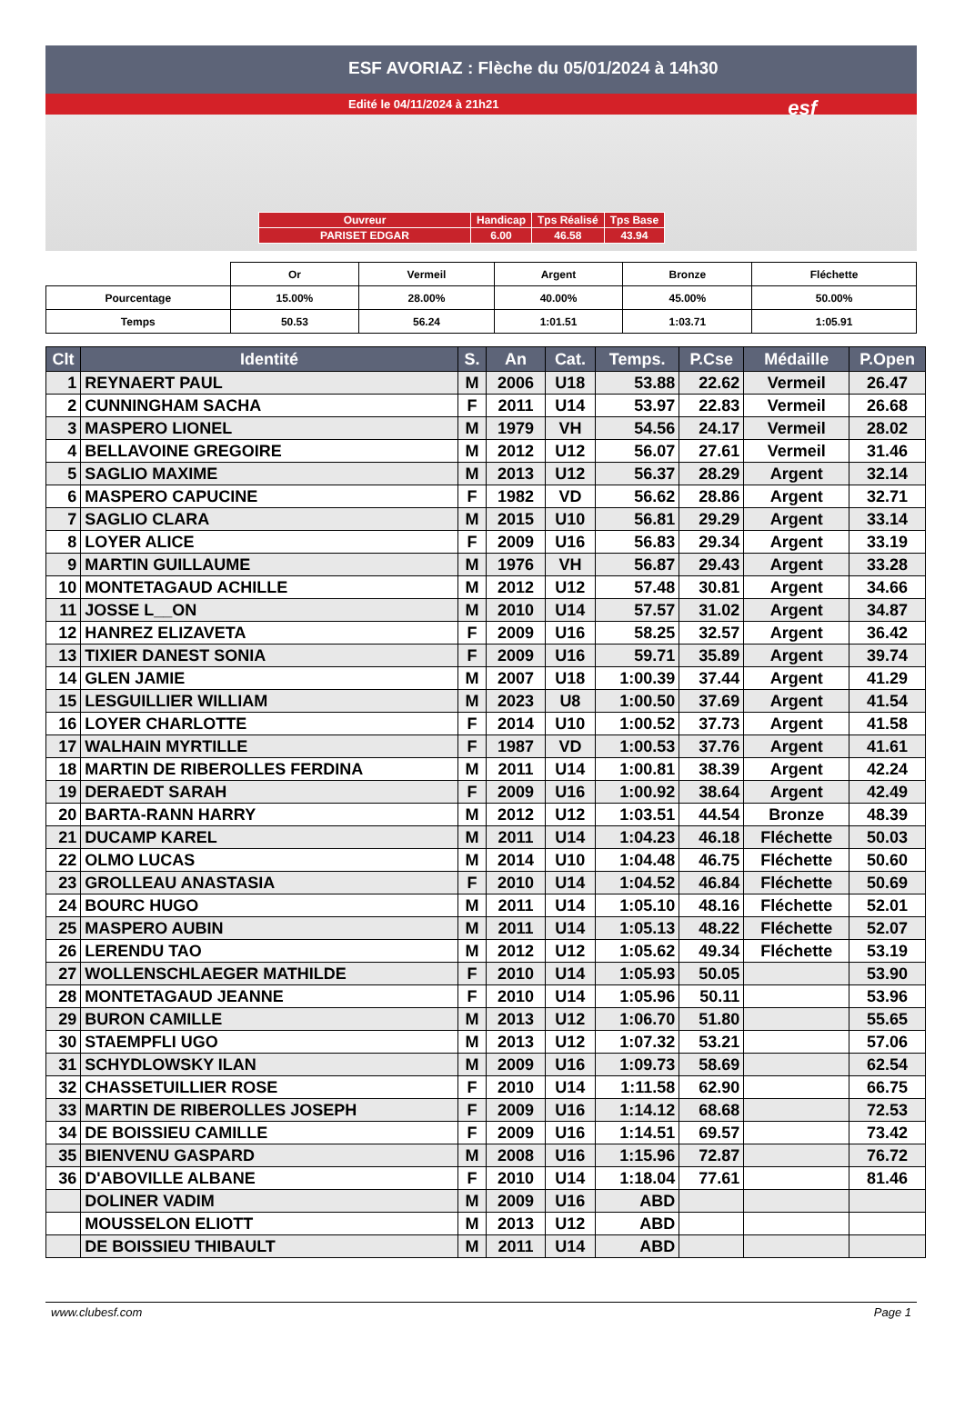ESF AVORIAZ : Flèche du 05/01/2024 à 14h30
Edité le 04/11/2024 à 21h21
esf
| Ouvreur | Handicap | Tps Réalisé | Tps Base |
| PARISET EDGAR | 6.00 | 46.58 | 43.94 |
| | Or | Vermeil | Argent | Bronze | Fléchette |
| Pourcentage | 15.00% | 28.00% | 40.00% | 45.00% | 50.00% |
| Temps | 50.53 | 56.24 | 1:01.51 | 1:03.71 | 1:05.91 |
| Clt | Identité | S. | An | Cat. | Temps. | P.Cse | Médaille | P.Open |
| --- | --- | --- | --- | --- | --- | --- | --- | --- |
| 1 | REYNAERT PAUL | M | 2006 | U18 | 53.88 | 22.62 | Vermeil | 26.47 |
| 2 | CUNNINGHAM SACHA | F | 2011 | U14 | 53.97 | 22.83 | Vermeil | 26.68 |
| 3 | MASPERO LIONEL | M | 1979 | VH | 54.56 | 24.17 | Vermeil | 28.02 |
| 4 | BELLAVOINE GREGOIRE | M | 2012 | U12 | 56.07 | 27.61 | Vermeil | 31.46 |
| 5 | SAGLIO MAXIME | M | 2013 | U12 | 56.37 | 28.29 | Argent | 32.14 |
| 6 | MASPERO CAPUCINE | F | 1982 | VD | 56.62 | 28.86 | Argent | 32.71 |
| 7 | SAGLIO CLARA | M | 2015 | U10 | 56.81 | 29.29 | Argent | 33.14 |
| 8 | LOYER ALICE | F | 2009 | U16 | 56.83 | 29.34 | Argent | 33.19 |
| 9 | MARTIN GUILLAUME | M | 1976 | VH | 56.87 | 29.43 | Argent | 33.28 |
| 10 | MONTETAGAUD ACHILLE | M | 2012 | U12 | 57.48 | 30.81 | Argent | 34.66 |
| 11 | JOSSE L__ON | M | 2010 | U14 | 57.57 | 31.02 | Argent | 34.87 |
| 12 | HANREZ ELIZAVETA | F | 2009 | U16 | 58.25 | 32.57 | Argent | 36.42 |
| 13 | TIXIER DANEST SONIA | F | 2009 | U16 | 59.71 | 35.89 | Argent | 39.74 |
| 14 | GLEN JAMIE | M | 2007 | U18 | 1:00.39 | 37.44 | Argent | 41.29 |
| 15 | LESGUILLIER WILLIAM | M | 2023 | U8 | 1:00.50 | 37.69 | Argent | 41.54 |
| 16 | LOYER CHARLOTTE | F | 2014 | U10 | 1:00.52 | 37.73 | Argent | 41.58 |
| 17 | WALHAIN MYRTILLE | F | 1987 | VD | 1:00.53 | 37.76 | Argent | 41.61 |
| 18 | MARTIN DE RIBEROLLES FERDINA | M | 2011 | U14 | 1:00.81 | 38.39 | Argent | 42.24 |
| 19 | DERAEDT SARAH | F | 2009 | U16 | 1:00.92 | 38.64 | Argent | 42.49 |
| 20 | BARTA-RANN HARRY | M | 2012 | U12 | 1:03.51 | 44.54 | Bronze | 48.39 |
| 21 | DUCAMP KAREL | M | 2011 | U14 | 1:04.23 | 46.18 | Fléchette | 50.03 |
| 22 | OLMO LUCAS | M | 2014 | U10 | 1:04.48 | 46.75 | Fléchette | 50.60 |
| 23 | GROLLEAU ANASTASIA | F | 2010 | U14 | 1:04.52 | 46.84 | Fléchette | 50.69 |
| 24 | BOURC HUGO | M | 2011 | U14 | 1:05.10 | 48.16 | Fléchette | 52.01 |
| 25 | MASPERO AUBIN | M | 2011 | U14 | 1:05.13 | 48.22 | Fléchette | 52.07 |
| 26 | LERENDU TAO | M | 2012 | U12 | 1:05.62 | 49.34 | Fléchette | 53.19 |
| 27 | WOLLENSCHLAEGER MATHILDE | F | 2010 | U14 | 1:05.93 | 50.05 | | 53.90 |
| 28 | MONTETAGAUD JEANNE | F | 2010 | U14 | 1:05.96 | 50.11 | | 53.96 |
| 29 | BURON CAMILLE | M | 2013 | U12 | 1:06.70 | 51.80 | | 55.65 |
| 30 | STAEMPFLI UGO | M | 2013 | U12 | 1:07.32 | 53.21 | | 57.06 |
| 31 | SCHYDLOWSKY ILAN | M | 2009 | U16 | 1:09.73 | 58.69 | | 62.54 |
| 32 | CHASSETUILLIER ROSE | F | 2010 | U14 | 1:11.58 | 62.90 | | 66.75 |
| 33 | MARTIN DE RIBEROLLES JOSEPH | F | 2009 | U16 | 1:14.12 | 68.68 | | 72.53 |
| 34 | DE BOISSIEU CAMILLE | F | 2009 | U16 | 1:14.51 | 69.57 | | 73.42 |
| 35 | BIENVENU GASPARD | M | 2008 | U16 | 1:15.96 | 72.87 | | 76.72 |
| 36 | D'ABOVILLE ALBANE | F | 2010 | U14 | 1:18.04 | 77.61 | | 81.46 |
| | DOLINER VADIM | M | 2009 | U16 | ABD | | | |
| | MOUSSELON ELIOTT | M | 2013 | U12 | ABD | | | |
| | DE BOISSIEU THIBAULT | M | 2011 | U14 | ABD | | | |
www.clubesf.com Page 1